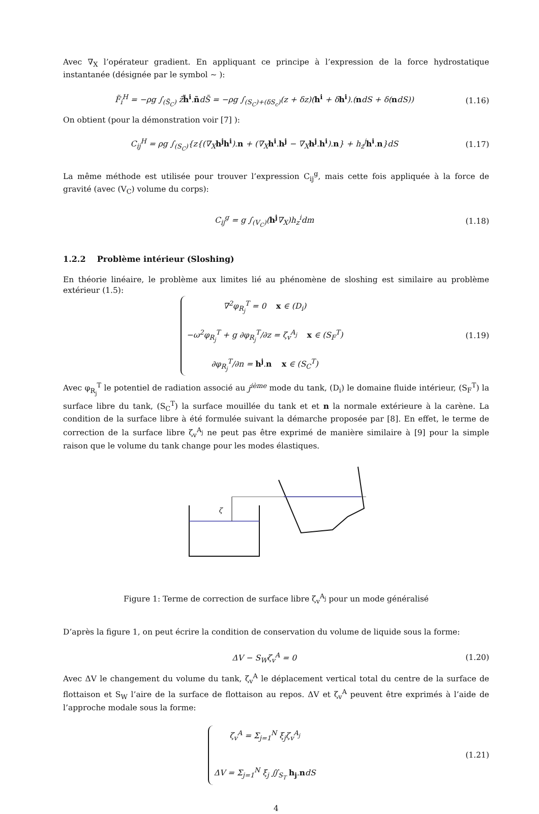Avec ∇<sub>X</sub> l’opérateur gradient. En appliquant ce principe à l’expression de la force hydrostatique instantanée (désignée par le symbol ∼ ):
F̃<sub>i</sub><sup>H</sup> = −ρg ∫<sub>(S̃<sub>C</sub>)</sub> z̃h̃<sup>i</sup>.ñdS̃ = −ρg ∫<sub>(S<sub>C</sub>)+(δS<sub>c</sub>)</sub>(z + δz)(h<sup>i</sup> + δh<sup>i</sup>).(ndS + δ(ndS)) (1.16)
On obtient (pour la démonstration voir [7] ):
C<sub>ij</sub><sup>H</sup> = ρg ∫<sub>(S<sub>C</sub>)</sub>{z{(∇<sub>X</sub>h<sup>j</sup>h<sup>i</sup>).n + (∇<sub>X</sub>h<sup>i</sup>.h<sup>j</sup> − ∇<sub>X</sub>h<sup>j</sup>.h<sup>i</sup>).n} + h<sub>z</sub><sup>j</sup>h<sup>i</sup>.n}dS (1.17)
La même méthode est utilisée pour trouver l’expression C<sub>ij</sub><sup>g</sup>, mais cette fois appliquée à la force de gravité (avec (V<sub>C</sub>) volume du corps):
C<sub>ij</sub><sup>g</sup> = g ∫<sub>(V<sub>C</sub>)</sub>(h<sup>j</sup>∇<sub>X</sub>)h<sub>z</sub><sup>i</sup>dm (1.18)
1.2.2 Problème intérieur (Sloshing)
En théorie linéaire, le problème aux limites lié au phénomène de sloshing est similaire au problème extérieur (1.5):
∇<sup>2</sup>φ<sub>R<sub>j</sub></sub><sup>T</sup> = 0 x ∈ (D<sub>i</sub>)
−ω<sup>2</sup>φ<sub>R<sub>j</sub></sub><sup>T</sup> + g ∂φ<sub>R<sub>j</sub></sub><sup>T</sup>/∂z = ζ<sub>v</sub><sup>A<sub>j</sub></sup> x ∈ (S<sub>F</sub><sup>T</sup>)
∂φ<sub>R<sub>j</sub></sub><sup>T</sup>/∂n = h<sup>j</sup>.n x ∈ (S<sub>C</sub><sup>T</sup>) (1.19)
Avec φ<sub>R<sub>j</sub></sub><sup>T</sup> le potentiel de radiation associé au j<sup>ième</sup> mode du tank, (D<sub>i</sub>) le domaine fluide intérieur, (S<sub>F</sub><sup>T</sup>) la surface libre du tank, (S<sub>C</sub><sup>T</sup>) la surface mouillée du tank et et n la normale extérieure à la carène. La condition de la surface libre à été formulée suivant la démarche proposée par [8]. En effet, le terme de correction de la surface libre ζ<sub>v</sub><sup>A<sub>j</sub></sup> ne peut pas être exprimé de manière similaire à [9] pour la simple raison que le volume du tank change pour les modes élastiques.
ζ
Figure 1: Terme de correction de surface libre ζ<sub>v</sub><sup>A<sub>j</sub></sup> pour un mode généralisé
D’après la figure 1, on peut écrire la condition de conservation du volume de liquide sous la forme:
ΔV − S<sub>W</sub>ζ<sub>v</sub><sup>A</sup> = 0 (1.20)
Avec ΔV le changement du volume du tank, ζ<sub>v</sub><sup>A</sup> le déplacement vertical total du centre de la surface de flottaison et S<sub>W</sub> l’aire de la surface de flottaison au repos. ΔV et ζ<sub>v</sub><sup>A</sup> peuvent être exprimés à l’aide de l’approche modale sous la forme:
ζ<sub>v</sub><sup>A</sup> = Σ<sub>j=1</sub><sup>N</sup> ξ<sub>j</sub>ζ<sub>v</sub><sup>A<sub>j</sub></sup>
ΔV = Σ<sub>j=1</sub><sup>N</sup> ξ<sub>j</sub> ∬<sub>S<sub>T</sub></sub> h<sub>j</sub>.ndS (1.21)
4